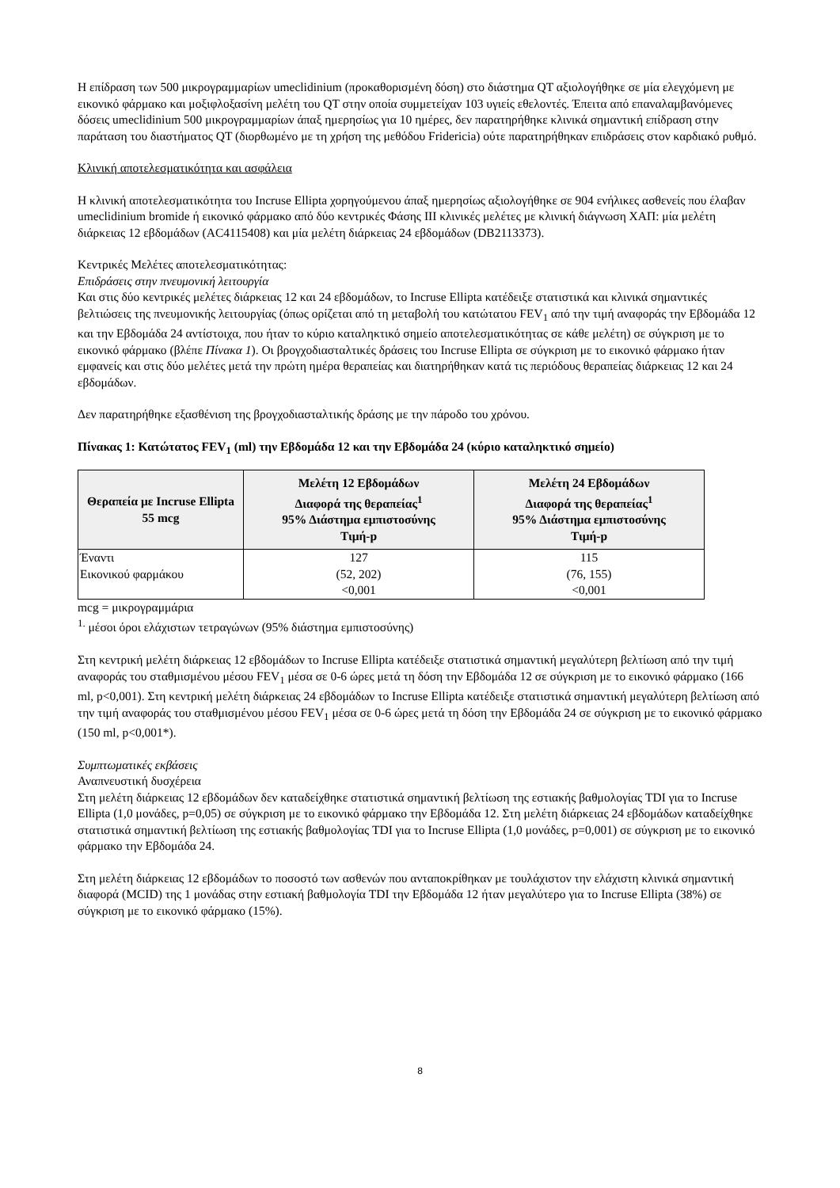Η επίδραση των 500 μικρογραμμαρίων umeclidinium (προκαθορισμένη δόση) στο διάστημα QT αξιολογήθηκε σε μία ελεγχόμενη με εικονικό φάρμακο και μοξιφλοξασίνη μελέτη του QT στην οποία συμμετείχαν 103 υγιείς εθελοντές. Έπειτα από επαναλαμβανόμενες δόσεις umeclidinium 500 μικρογραμμαρίων άπαξ ημερησίως για 10 ημέρες, δεν παρατηρήθηκε κλινικά σημαντική επίδραση στην παράταση του διαστήματος QT (διορθωμένο με τη χρήση της μεθόδου Fridericia) ούτε παρατηρήθηκαν επιδράσεις στον καρδιακό ρυθμό.
Κλινική αποτελεσματικότητα και ασφάλεια
Η κλινική αποτελεσματικότητα του Incruse Ellipta χορηγούμενου άπαξ ημερησίως αξιολογήθηκε σε 904 ενήλικες ασθενείς που έλαβαν umeclidinium bromide ή εικονικό φάρμακο από δύο κεντρικές Φάσης ΙΙΙ κλινικές μελέτες με κλινική διάγνωση ΧΑΠ: μία μελέτη διάρκειας 12 εβδομάδων (AC4115408) και μία μελέτη διάρκειας 24 εβδομάδων (DB2113373).
Κεντρικές Μελέτες αποτελεσματικότητας:
Επιδράσεις στην πνευμονική λειτουργία
Και στις δύο κεντρικές μελέτες διάρκειας 12 και 24 εβδομάδων, το Incruse Ellipta κατέδειξε στατιστικά και κλινικά σημαντικές βελτιώσεις της πνευμονικής λειτουργίας (όπως ορίζεται από τη μεταβολή του κατώτατου FEV<sub>1</sub> από την τιμή αναφοράς την Εβδομάδα 12 και την Εβδομάδα 24 αντίστοιχα, που ήταν το κύριο καταληκτικό σημείο αποτελεσματικότητας σε κάθε μελέτη) σε σύγκριση με το εικονικό φάρμακο (βλέπε Πίνακα 1). Οι βρογχοδιασταλτικές δράσεις του Incruse Ellipta σε σύγκριση με το εικονικό φάρμακο ήταν εμφανείς και στις δύο μελέτες μετά την πρώτη ημέρα θεραπείας και διατηρήθηκαν κατά τις περιόδους θεραπείας διάρκειας 12 και 24 εβδομάδων.
Δεν παρατηρήθηκε εξασθένιση της βρογχοδιασταλτικής δράσης με την πάροδο του χρόνου.
Πίνακας 1: Κατώτατος FEV<sub>1</sub> (ml) την Εβδομάδα 12 και την Εβδομάδα 24 (κύριο καταληκτικό σημείο)
| Θεραπεία με Incruse Ellipta 55 mcg | Μελέτη 12 Εβδομάδων Διαφορά της θεραπείας<sup>1</sup> 95% Διάστημα εμπιστοσύνης Τιμή-p | Μελέτη 24 Εβδομάδων Διαφορά της θεραπείας<sup>1</sup> 95% Διάστημα εμπιστοσύνης Τιμή-p |
| --- | --- | --- |
| Έναντι Εικονικού φαρμάκου | 127 (52, 202) <0,001 | 115 (76, 155) <0,001 |
mcg = μικρογραμμάρια
<sup>1.</sup> μέσοι όροι ελάχιστων τετραγώνων (95% διάστημα εμπιστοσύνης)
Στη κεντρική μελέτη διάρκειας 12 εβδομάδων το Incruse Ellipta κατέδειξε στατιστικά σημαντική μεγαλύτερη βελτίωση από την τιμή αναφοράς του σταθμισμένου μέσου FEV<sub>1</sub> μέσα σε 0-6 ώρες μετά τη δόση την Εβδομάδα 12 σε σύγκριση με το εικονικό φάρμακο (166 ml, p<0,001). Στη κεντρική μελέτη διάρκειας 24 εβδομάδων το Incruse Ellipta κατέδειξε στατιστικά σημαντική μεγαλύτερη βελτίωση από την τιμή αναφοράς του σταθμισμένου μέσου FEV<sub>1</sub> μέσα σε 0-6 ώρες μετά τη δόση την Εβδομάδα 24 σε σύγκριση με το εικονικό φάρμακο (150 ml, p<0,001*).
Συμπτωματικές εκβάσεις
Αναπνευστική δυσχέρεια
Στη μελέτη διάρκειας 12 εβδομάδων δεν καταδείχθηκε στατιστικά σημαντική βελτίωση της εστιακής βαθμολογίας TDI για το Incruse Ellipta (1,0 μονάδες, p=0,05) σε σύγκριση με το εικονικό φάρμακο την Εβδομάδα 12. Στη μελέτη διάρκειας 24 εβδομάδων καταδείχθηκε στατιστικά σημαντική βελτίωση της εστιακής βαθμολογίας TDI για το Incruse Ellipta (1,0 μονάδες, p=0,001) σε σύγκριση με το εικονικό φάρμακο την Εβδομάδα 24.
Στη μελέτη διάρκειας 12 εβδομάδων το ποσοστό των ασθενών που ανταποκρίθηκαν με τουλάχιστον την ελάχιστη κλινικά σημαντική διαφορά (MCID) της 1 μονάδας στην εστιακή βαθμολογία TDI την Εβδομάδα 12 ήταν μεγαλύτερο για το Incruse Ellipta (38%) σε σύγκριση με το εικονικό φάρμακο (15%).
8